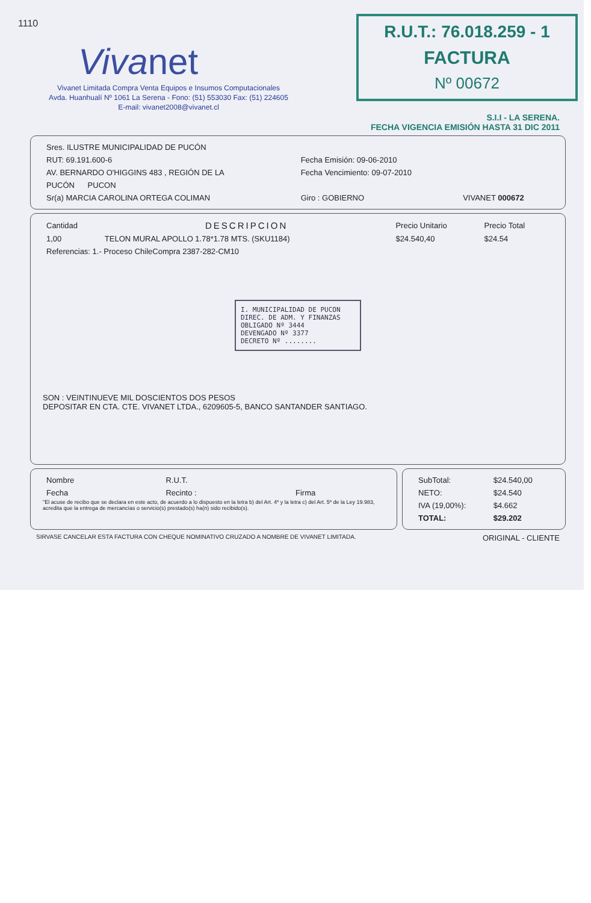1110
Vivanet
Vivanet Limitada Compra Venta Equipos e Insumos Computacionales
Avda. Huanhualí Nº 1061 La Serena - Fono: (51) 553030 Fax: (51) 224605
E-mail: vivanet2008@vivanet.cl
R.U.T.: 76.018.259 - 1
FACTURA
Nº 00672
S.I.I - LA SERENA.
FECHA VIGENCIA EMISIÓN HASTA 31 DIC 2011
| Sres. ILUSTRE MUNICIPALIDAD DE PUCÓN | | |
| RUT: 69.191.600-6 | Fecha Emisión: 09-06-2010 | |
| AV. BERNARDO O'HIGGINS 483 , REGIÓN DE LA | Fecha Vencimiento: 09-07-2010 | |
| PUCÓN PUCON | | |
| Sr(a) MARCIA CAROLINA ORTEGA COLIMAN | Giro : GOBIERNO | VIVANET 000672 |
| Cantidad | DESCRIPCION | Precio Unitario | Precio Total |
| --- | --- | --- | --- |
| 1,00 | TELON MURAL APOLLO 1.78*1.78 MTS. (SKU1184) | $24.540,40 | $24.54 |
| Referencias: 1.- Proceso ChileCompra 2387-282-CM10 | | | |
I. MUNICIPALIDAD DE PUCON
DIREC. DE ADM. Y FINANZAS
OBLIGADO Nº 3444
DEVENGADO Nº 3377
DECRETO Nº ........
SON : VEINTINUEVE MIL DOSCIENTOS DOS PESOS
DEPOSITAR EN CTA. CTE. VIVANET LTDA., 6209605-5, BANCO SANTANDER SANTIAGO.
| Nombre | R.U.T. | |
| Fecha | Recinto : | Firma |
"El acuse de recibo que se declara en este acto, de acuerdo a lo dispuesto en la letra b) del Art. 4º y la letra c) del Art. 5º de la Ley 19.983, acredita que la entrega de mercancías o servicio(s) prestado(s) ha(n) sido recibido(s).
| SubTotal: | $24.540,00 |
| NETO: | $24.540 |
| IVA (19,00%): | $4.662 |
| TOTAL: | $29.202 |
SIRVASE CANCELAR ESTA FACTURA CON CHEQUE NOMINATIVO CRUZADO A NOMBRE DE VIVANET LIMITADA. ORIGINAL - CLIENTE